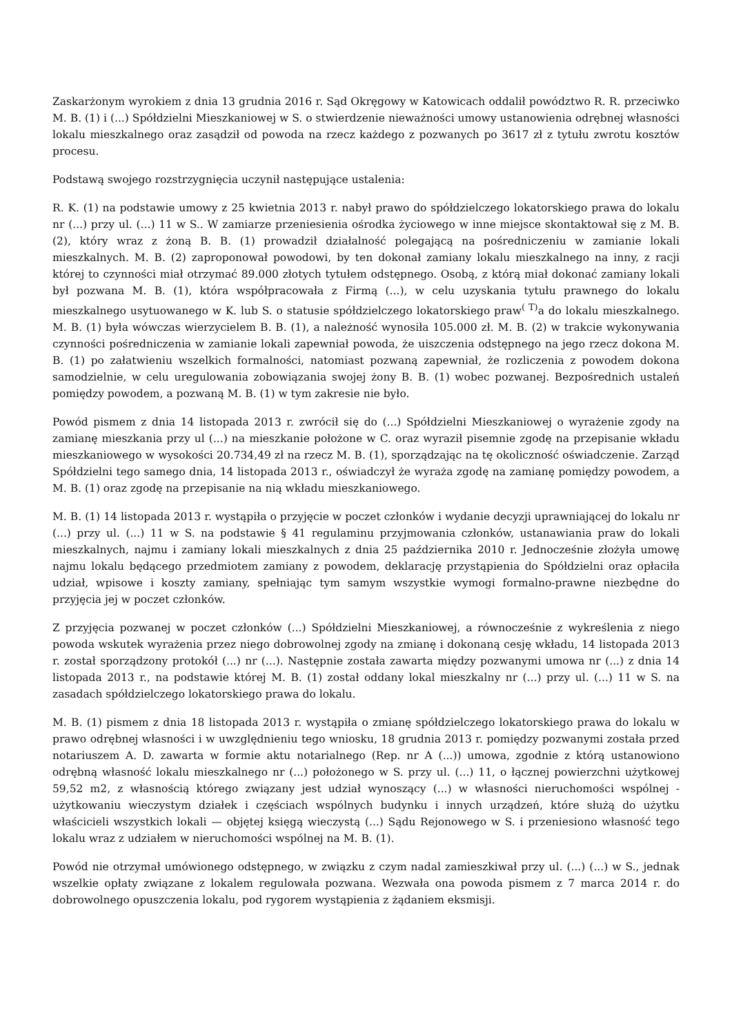Zaskarżonym wyrokiem z dnia 13 grudnia 2016 r. Sąd Okręgowy w Katowicach oddalił powództwo R. R. przeciwko M. B. (1) i (...) Spółdzielni Mieszkaniowej w S. o stwierdzenie nieważności umowy ustanowienia odrębnej własności lokalu mieszkalnego oraz zasądził od powoda na rzecz każdego z pozwanych po 3617 zł z tytułu zwrotu kosztów procesu.
Podstawą swojego rozstrzygnięcia uczynił następujące ustalenia:
R. K. (1) na podstawie umowy z 25 kwietnia 2013 r. nabył prawo do spółdzielczego lokatorskiego prawa do lokalu nr (...) przy ul. (...) 11 w S.. W zamiarze przeniesienia ośrodka życiowego w inne miejsce skontaktował się z M. B. (2), który wraz z żoną B. B. (1) prowadził działalność polegającą na pośredniczeniu w zamianie lokali mieszkalnych. M. B. (2) zaproponował powodowi, by ten dokonał zamiany lokalu mieszkalnego na inny, z racji której to czynności miał otrzymać 89.000 złotych tytułem odstępnego. Osobą, z którą miał dokonać zamiany lokali był pozwana M. B. (1), która współpracowała z Firmą (...), w celu uzyskania tytułu prawnego do lokalu mieszkalnego usytuowanego w K. lub S. o statusie spółdzielczego lokatorskiego praw<sup>( T)</sup>a do lokalu mieszkalnego. M. B. (1) była wówczas wierzycielem B. B. (1), a należność wynosiła 105.000 zł. M. B. (2) w trakcie wykonywania czynności pośredniczenia w zamianie lokali zapewniał powoda, że uiszczenia odstępnego na jego rzecz dokona M. B. (1) po załatwieniu wszelkich formalności, natomiast pozwaną zapewniał, że rozliczenia z powodem dokona samodzielnie, w celu uregulowania zobowiązania swojej żony B. B. (1) wobec pozwanej. Bezpośrednich ustaleń pomiędzy powodem, a pozwaną M. B. (1) w tym zakresie nie było.
Powód pismem z dnia 14 listopada 2013 r. zwrócił się do (...) Spółdzielni Mieszkaniowej o wyrażenie zgody na zamianę mieszkania przy ul (...) na mieszkanie położone w C. oraz wyraził pisemnie zgodę na przepisanie wkładu mieszkaniowego w wysokości 20.734,49 zł na rzecz M. B. (1), sporządzając na tę okoliczność oświadczenie. Zarząd Spółdzielni tego samego dnia, 14 listopada 2013 r., oświadczył że wyraża zgodę na zamianę pomiędzy powodem, a M. B. (1) oraz zgodę na przepisanie na nią wkładu mieszkaniowego.
M. B. (1) 14 listopada 2013 r. wystąpiła o przyjęcie w poczet członków i wydanie decyzji uprawniającej do lokalu nr (...) przy ul. (...) 11 w S. na podstawie § 41 regulaminu przyjmowania członków, ustanawiania praw do lokali mieszkalnych, najmu i zamiany lokali mieszkalnych z dnia 25 października 2010 r. Jednocześnie złożyła umowę najmu lokalu będącego przedmiotem zamiany z powodem, deklarację przystąpienia do Spółdzielni oraz opłaciła udział, wpisowe i koszty zamiany, spełniając tym samym wszystkie wymogi formalno-prawne niezbędne do przyjęcia jej w poczet członków.
Z przyjęcia pozwanej w poczet członków (...) Spółdzielni Mieszkaniowej, a równocześnie z wykreślenia z niego powoda wskutek wyrażenia przez niego dobrowolnej zgody na zmianę i dokonaną cesję wkładu, 14 listopada 2013 r. został sporządzony protokół (...) nr (...). Następnie została zawarta między pozwanymi umowa nr (...) z dnia 14 listopada 2013 r., na podstawie której M. B. (1) został oddany lokal mieszkalny nr (...) przy ul. (...) 11 w S. na zasadach spółdzielczego lokatorskiego prawa do lokalu.
M. B. (1) pismem z dnia 18 listopada 2013 r. wystąpiła o zmianę spółdzielczego lokatorskiego prawa do lokalu w prawo odrębnej własności i w uwzględnieniu tego wniosku, 18 grudnia 2013 r. pomiędzy pozwanymi została przed notariuszem A. D. zawarta w formie aktu notarialnego (Rep. nr A (...)) umowa, zgodnie z którą ustanowiono odrębną własność lokalu mieszkalnego nr (...) położonego w S. przy ul. (...) 11, o łącznej powierzchni użytkowej 59,52 m2, z własnością którego związany jest udział wynoszący (...) w własności nieruchomości wspólnej - użytkowaniu wieczystym działek i częściach wspólnych budynku i innych urządzeń, które służą do użytku właścicieli wszystkich lokali — objętej księgą wieczystą (...) Sądu Rejonowego w S. i przeniesiono własność tego lokalu wraz z udziałem w nieruchomości wspólnej na M. B. (1).
Powód nie otrzymał umówionego odstępnego, w związku z czym nadal zamieszkiwał przy ul. (...) (...) w S., jednak wszelkie opłaty związane z lokalem regulowała pozwana. Wezwała ona powoda pismem z 7 marca 2014 r. do dobrowolnego opuszczenia lokalu, pod rygorem wystąpienia z żądaniem eksmisji.